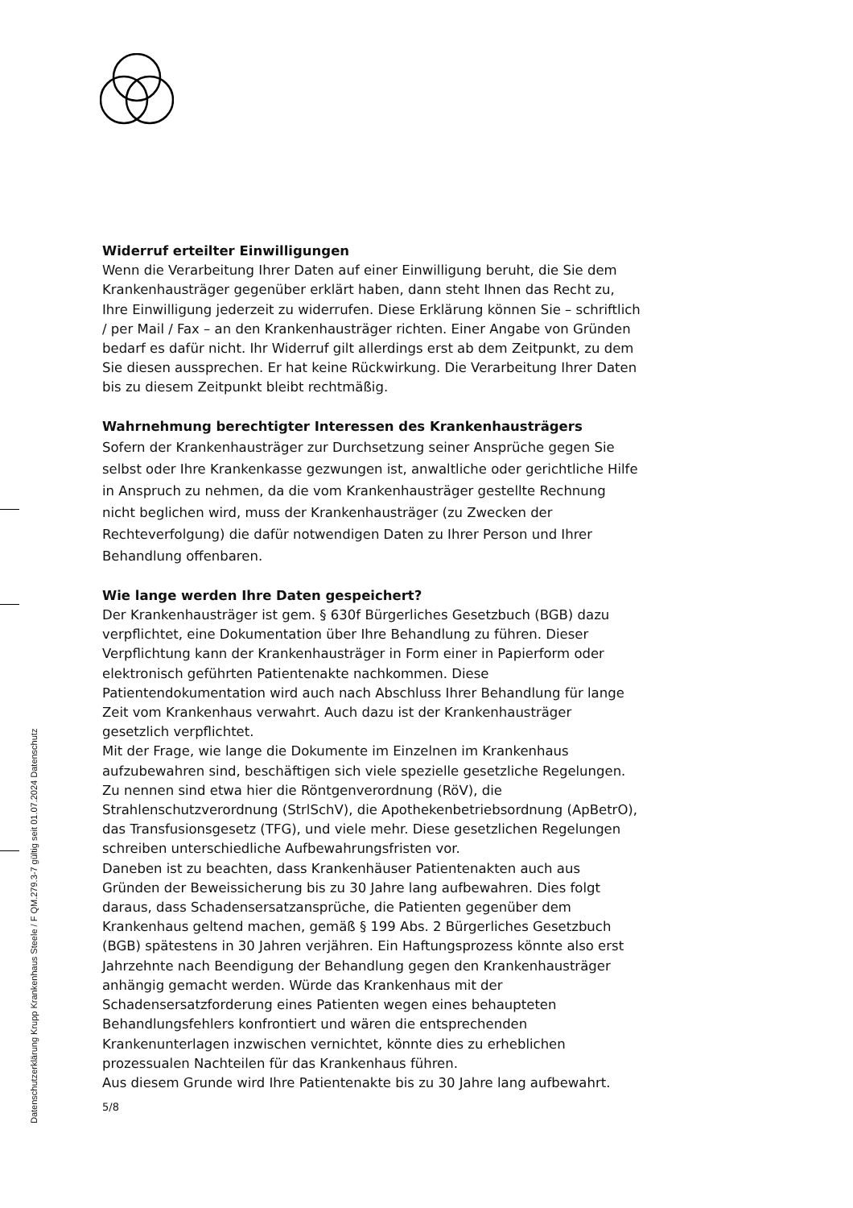Widerruf erteilter Einwilligungen
Wenn die Verarbeitung Ihrer Daten auf einer Einwilligung beruht, die Sie dem Krankenhausträger gegenüber erklärt haben, dann steht Ihnen das Recht zu, Ihre Einwilligung jederzeit zu widerrufen. Diese Erklärung können Sie – schriftlich / per Mail / Fax – an den Krankenhausträger richten. Einer Angabe von Gründen bedarf es dafür nicht. Ihr Widerruf gilt allerdings erst ab dem Zeitpunkt, zu dem Sie diesen aussprechen. Er hat keine Rückwirkung. Die Verarbeitung Ihrer Daten bis zu diesem Zeitpunkt bleibt rechtmäßig.
Wahrnehmung berechtigter Interessen des Krankenhausträgers
Sofern der Krankenhausträger zur Durchsetzung seiner Ansprüche gegen Sie selbst oder Ihre Krankenkasse gezwungen ist, anwaltliche oder gerichtliche Hilfe in Anspruch zu nehmen, da die vom Krankenhausträger gestellte Rechnung nicht beglichen wird, muss der Krankenhausträger (zu Zwecken der Rechteverfolgung) die dafür notwendigen Daten zu Ihrer Person und Ihrer Behandlung offenbaren.
Wie lange werden Ihre Daten gespeichert?
Der Krankenhausträger ist gem. § 630f Bürgerliches Gesetzbuch (BGB) dazu verpflichtet, eine Dokumentation über Ihre Behandlung zu führen. Dieser Verpflichtung kann der Krankenhausträger in Form einer in Papierform oder elektronisch geführten Patientenakte nachkommen. Diese Patientendokumentation wird auch nach Abschluss Ihrer Behandlung für lange Zeit vom Krankenhaus verwahrt. Auch dazu ist der Krankenhausträger gesetzlich verpflichtet.
Mit der Frage, wie lange die Dokumente im Einzelnen im Krankenhaus aufzubewahren sind, beschäftigen sich viele spezielle gesetzliche Regelungen. Zu nennen sind etwa hier die Röntgenverordnung (RöV), die Strahlenschutzverordnung (StrlSchV), die Apothekenbetriebsordnung (ApBetrO), das Transfusionsgesetz (TFG), und viele mehr. Diese gesetzlichen Regelungen schreiben unterschiedliche Aufbewahrungsfristen vor.
Daneben ist zu beachten, dass Krankenhäuser Patientenakten auch aus Gründen der Beweissicherung bis zu 30 Jahre lang aufbewahren. Dies folgt daraus, dass Schadensersatzansprüche, die Patienten gegenüber dem Krankenhaus geltend machen, gemäß § 199 Abs. 2 Bürgerliches Gesetzbuch (BGB) spätestens in 30 Jahren verjähren. Ein Haftungsprozess könnte also erst Jahrzehnte nach Beendigung der Behandlung gegen den Krankenhausträger anhängig gemacht werden. Würde das Krankenhaus mit der Schadensersatzforderung eines Patienten wegen eines behaupteten Behandlungsfehlers konfrontiert und wären die entsprechenden Krankenunterlagen inzwischen vernichtet, könnte dies zu erheblichen prozessualen Nachteilen für das Krankenhaus führen.
Aus diesem Grunde wird Ihre Patientenakte bis zu 30 Jahre lang aufbewahrt.
5/8
Datenschutzerklärung Krupp Krankenhaus Steele / F QM.279.3-7 gültig seit 01.07.2024 Datenschutz